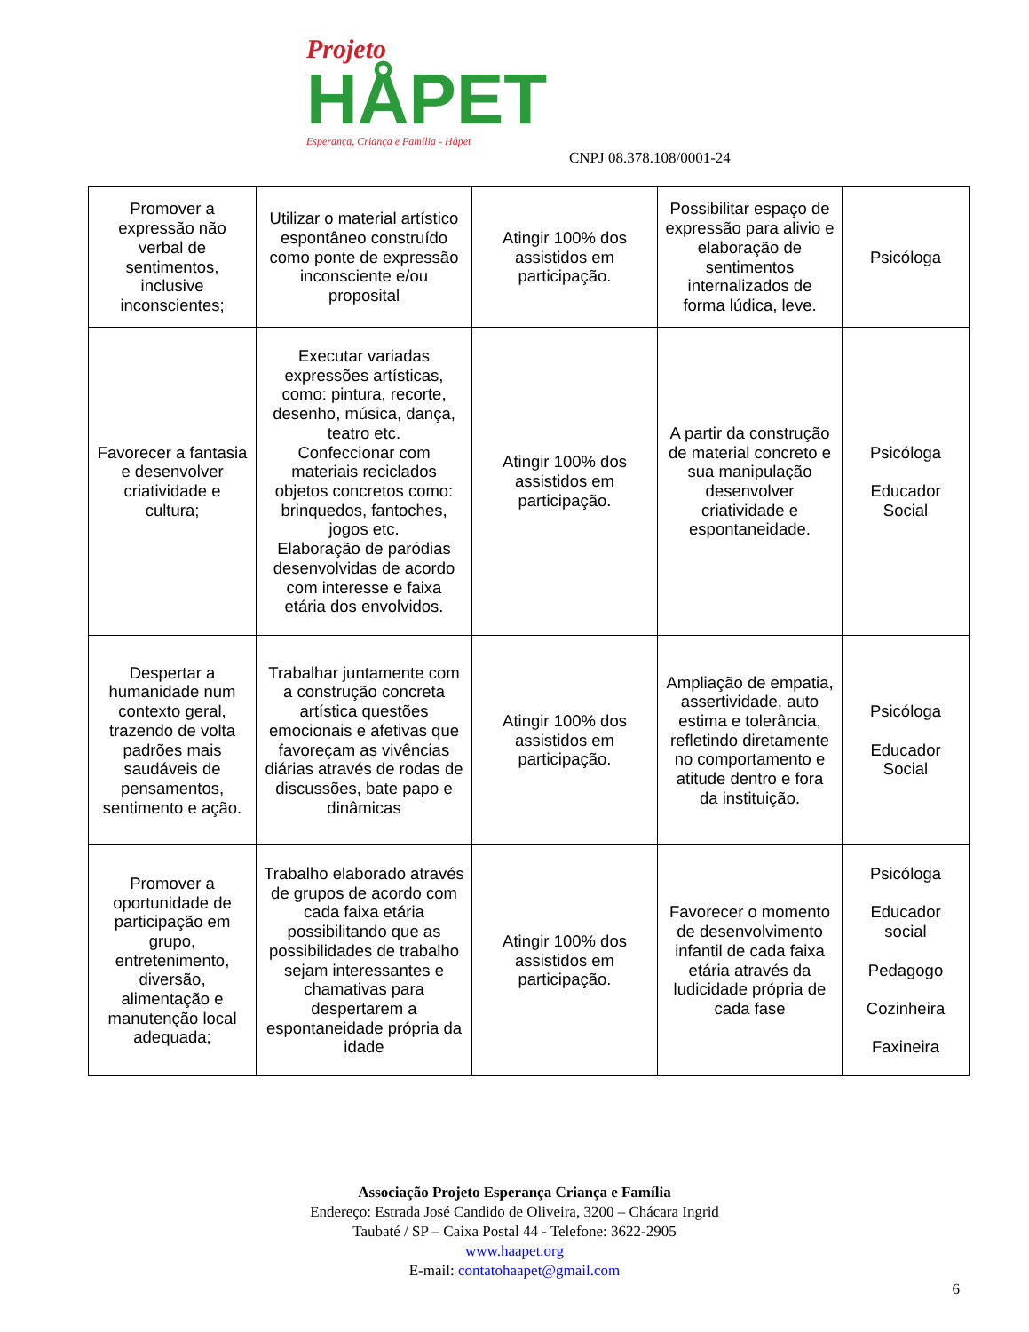Projeto
HÅPET
Esperança, Criança e Família - Håpet
CNPJ 08.378.108/0001-24
| Promover a expressão não verbal de sentimentos, inclusive inconscientes; | Utilizar o material artístico espontâneo construído como ponte de expressão inconsciente e/ou proposital | Atingir 100% dos assistidos em participação. | Possibilitar espaço de expressão para alivio e elaboração de sentimentos internalizados de forma lúdica, leve. | Psicóloga |
| Favorecer a fantasia e desenvolver criatividade e cultura; | Executar variadas expressões artísticas, como: pintura, recorte, desenho, música, dança, teatro etc. Confeccionar com materiais reciclados objetos concretos como: brinquedos, fantoches, jogos etc. Elaboração de paródias desenvolvidas de acordo com interesse e faixa etária dos envolvidos. | Atingir 100% dos assistidos em participação. | A partir da construção de material concreto e sua manipulação desenvolver criatividade e espontaneidade. | Psicóloga Educador Social |
| Despertar a humanidade num contexto geral, trazendo de volta padrões mais saudáveis de pensamentos, sentimento e ação. | Trabalhar juntamente com a construção concreta artística questões emocionais e afetivas que favoreçam as vivências diárias através de rodas de discussões, bate papo e dinâmicas | Atingir 100% dos assistidos em participação. | Ampliação de empatia, assertividade, auto estima e tolerância, refletindo diretamente no comportamento e atitude dentro e fora da instituição. | Psicóloga Educador Social |
| Promover a oportunidade de participação em grupo, entretenimento, diversão, alimentação e manutenção local adequada; | Trabalho elaborado através de grupos de acordo com cada faixa etária possibilitando que as possibilidades de trabalho sejam interessantes e chamativas para despertarem a espontaneidade própria da idade | Atingir 100% dos assistidos em participação. | Favorecer o momento de desenvolvimento infantil de cada faixa etária através da ludicidade própria de cada fase | Psicóloga Educador social Pedagogo Cozinheira Faxineira |
Associação Projeto Esperança Criança e Família
Endereço: Estrada José Candido de Oliveira, 3200 – Chácara Ingrid
Taubaté / SP – Caixa Postal 44 - Telefone: 3622-2905
www.haapet.org
E-mail: contatohaapet@gmail.com
6